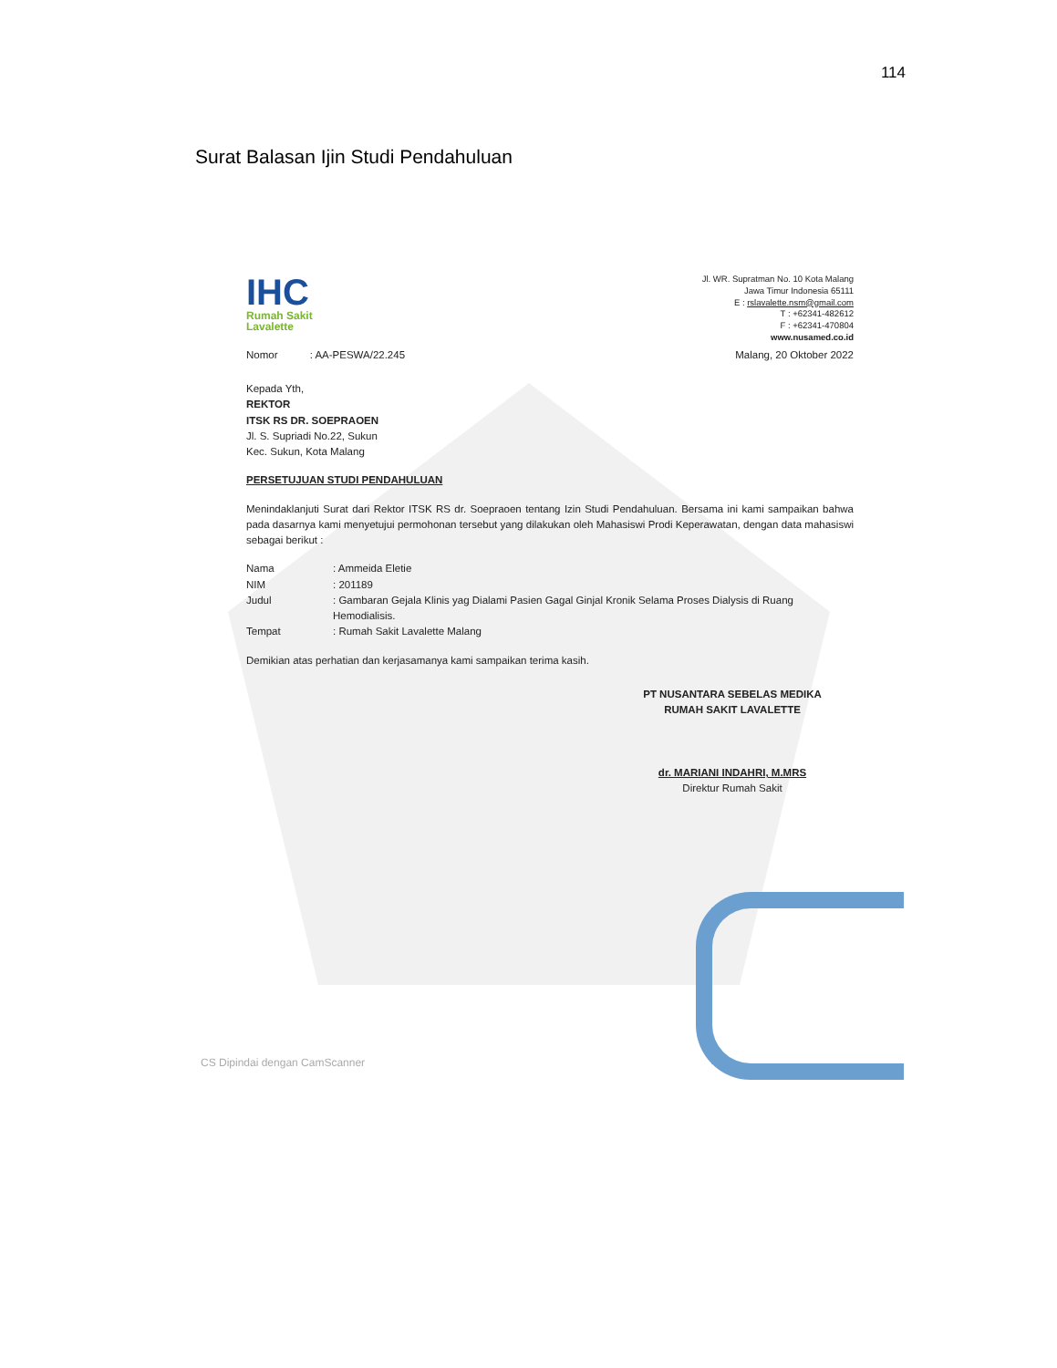114
Surat Balasan Ijin Studi Pendahuluan
IHC
Rumah Sakit
Lavalette
Jl. WR. Supratman No. 10 Kota Malang
Jawa Timur Indonesia 65111
E : rslavalette.nsm@gmail.com
T : +62341-482612
F : +62341-470804
www.nusamed.co.id
Nomor : AA-PESWA/22.245 Malang, 20 Oktober 2022
Kepada Yth,
REKTOR
ITSK RS DR. SOEPRAOEN
Jl. S. Supriadi No.22, Sukun
Kec. Sukun, Kota Malang
PERSETUJUAN STUDI PENDAHULUAN
Menindaklanjuti Surat dari Rektor ITSK RS dr. Soepraoen tentang Izin Studi Pendahuluan. Bersama ini kami sampaikan bahwa pada dasarnya kami menyetujui permohonan tersebut yang dilakukan oleh Mahasiswi Prodi Keperawatan, dengan data mahasiswi sebagai berikut :
Nama: Ammeida Eletie NIM: 201189 Judul: Gambaran Gejala Klinis yag Dialami Pasien Gagal Ginjal Kronik Selama Proses Dialysis di Ruang Hemodialisis. Tempat: Rumah Sakit Lavalette Malang
Demikian atas perhatian dan kerjasamanya kami sampaikan terima kasih.
PT NUSANTARA SEBELAS MEDIKA
RUMAH SAKIT LAVALETTE
dr. MARIANI INDAHRI, M.MRS
Direktur Rumah Sakit
CS Dipindai dengan CamScanner